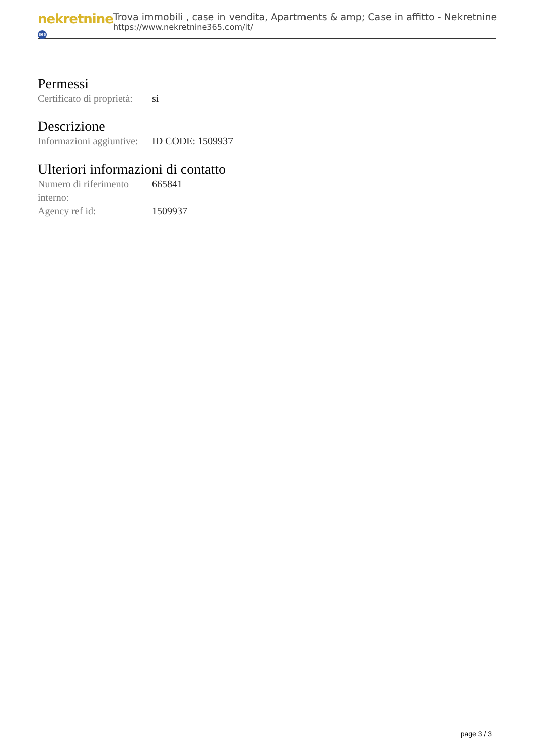nekretnine 365
Trova immobili , case in vendita, Apartments & amp; Case in affitto - Nekretnine
https://www.nekretnine365.com/it/
Permessi
| Certificato di proprietà: | si |
Descrizione
| Informazioni aggiuntive: | ID CODE: 1509937 |
Ulteriori informazioni di contatto
| Numero di riferimento interno: | 665841 |
| Agency ref id: | 1509937 |
page 3 / 3